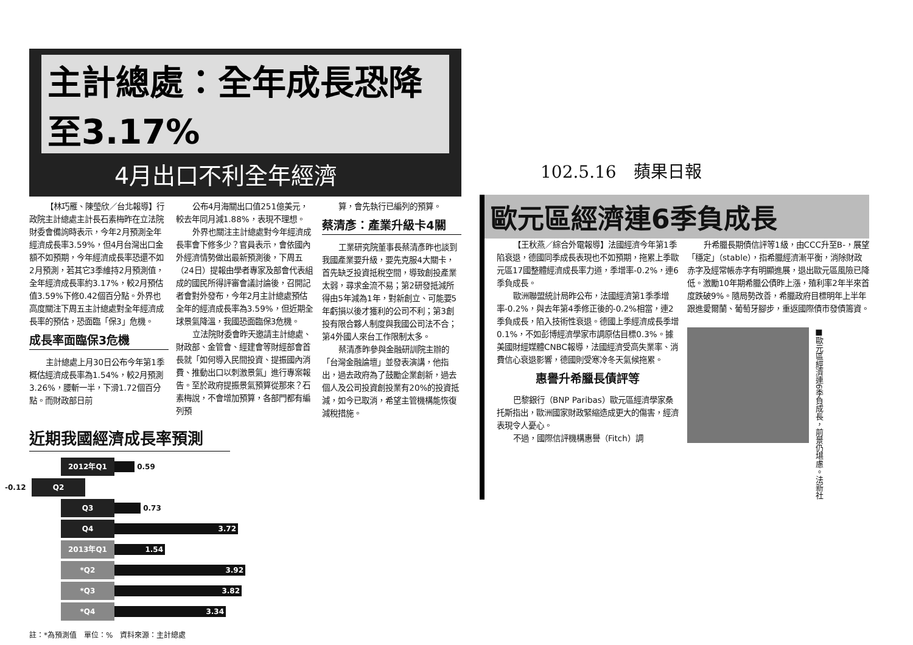主計總處：全年成長恐降至3.17%
4月出口不利全年經濟
【林巧雁、陳瑩欣／台北報導】行政院主計總處主計長石素梅昨在立法院財委會備詢時表示，今年2月預測全年經濟成長率3.59%，但4月台灣出口金額不如預期，今年經濟成長率恐還不如2月預測，若其它3季維持2月預測值，全年經濟成長率約3.17%，較2月預估值3.59%下修0.42個百分點。外界也高度關注下周五主計總處對全年經濟成長率的預估，恐面臨「保3」危機。
成長率面臨保3危機
主計總處上月30日公布今年第1季概估經濟成長率為1.54%，較2月預測3.26%，腰斬一半，下滑1.72個百分點。而財政部日前
公布4月海關出口值251億美元，較去年同月減1.88%，表現不理想。
外界也關注主計總處對今年經濟成長率會下修多少？官員表示，會依國內外經濟情勢做出最新預測後，下周五（24日）提報由學者專家及部會代表組成的國民所得評審會議討論後，召開記者會對外發布，今年2月主計總處預估全年的經濟成長率為3.59%，但近期全球景氣降溫，我國恐面臨保3危機。
立法院財委會昨天邀請主計總處、財政部、金管會、經建會等財經部會首長就「如何導入民間投資、提振國內消費、推動出口以刺激景氣」進行專案報告。至於政府提振景氣預算從那來？石素梅說，不會增加預算，各部門都有編列預
算，會先執行已編列的預算。
蔡清彥：產業升級卡4關
工業研究院董事長蔡清彥昨也談到我國產業要升級，要先克服4大關卡，首先缺乏投資抵稅空間，導致創投產業太弱，尋求金流不易；第2研發抵減所得由5年減為1年，對新創立、可能要5年虧損以後才獲利的公司不利；第3創投有限合夥人制度與我國公司法不合；第4外國人來台工作限制太多。
蔡清彥昨參與金融研訓院主辦的「台灣金融論壇」並發表演講，他指出，過去政府為了鼓勵企業創新，過去個人及公司投資創投業有20%的投資抵減，如今已取消，希望主管機構能恢復減稅措施。
近期我國經濟成長率預測
2012年Q1 0.59
-0.12 Q2
Q3 0.73
Q4 3.72
2013年Q1 1.54
*Q2 3.92
*Q3 3.82
*Q4 3.34
註：*為預測值　單位：%　資料來源：主計總處
102.5.16　蘋果日報
歐元區經濟連6季負成長
【王秋燕／綜合外電報導】法國經濟今年第1季陷衰退，德國同季成長表現也不如預期，拖累上季歐元區17國整體經濟成長率力道，季增率-0.2%，連6季負成長。
歐洲聯盟統計局昨公布，法國經濟第1季季增率-0.2%，與去年第4季修正後的-0.2%相當，連2季負成長，陷入技術性衰退。德國上季經濟成長季增0.1%，不如彭博經濟學家市調原估目標0.3%。據美國財經媒體CNBC報導，法國經濟受高失業率、消費信心衰退影響，德國則受寒冷冬天氣候拖累。
惠譽升希臘長債評等
巴黎銀行（BNP Paribas）歐元區經濟學家桑托斯指出，歐洲國家財政緊縮造成更大的傷害，經濟表現令人憂心。
不過，國際信評機構惠譽（Fitch）調
升希臘長期債信評等1級，由CCC升至B-，展望「穩定」（stable），指希臘經濟漸平衡，消除財政赤字及經常帳赤字有明顯進展，退出歐元區風險已降低。激勵10年期希臘公債昨上漲，殖利率2年半來首度跌破9%。隨局勢改善，希臘政府目標明年上半年跟進愛爾蘭、葡萄牙腳步，重返國際債市發債籌資。
■歐元區經濟連6季負成長，前景仍堪慮。法新社